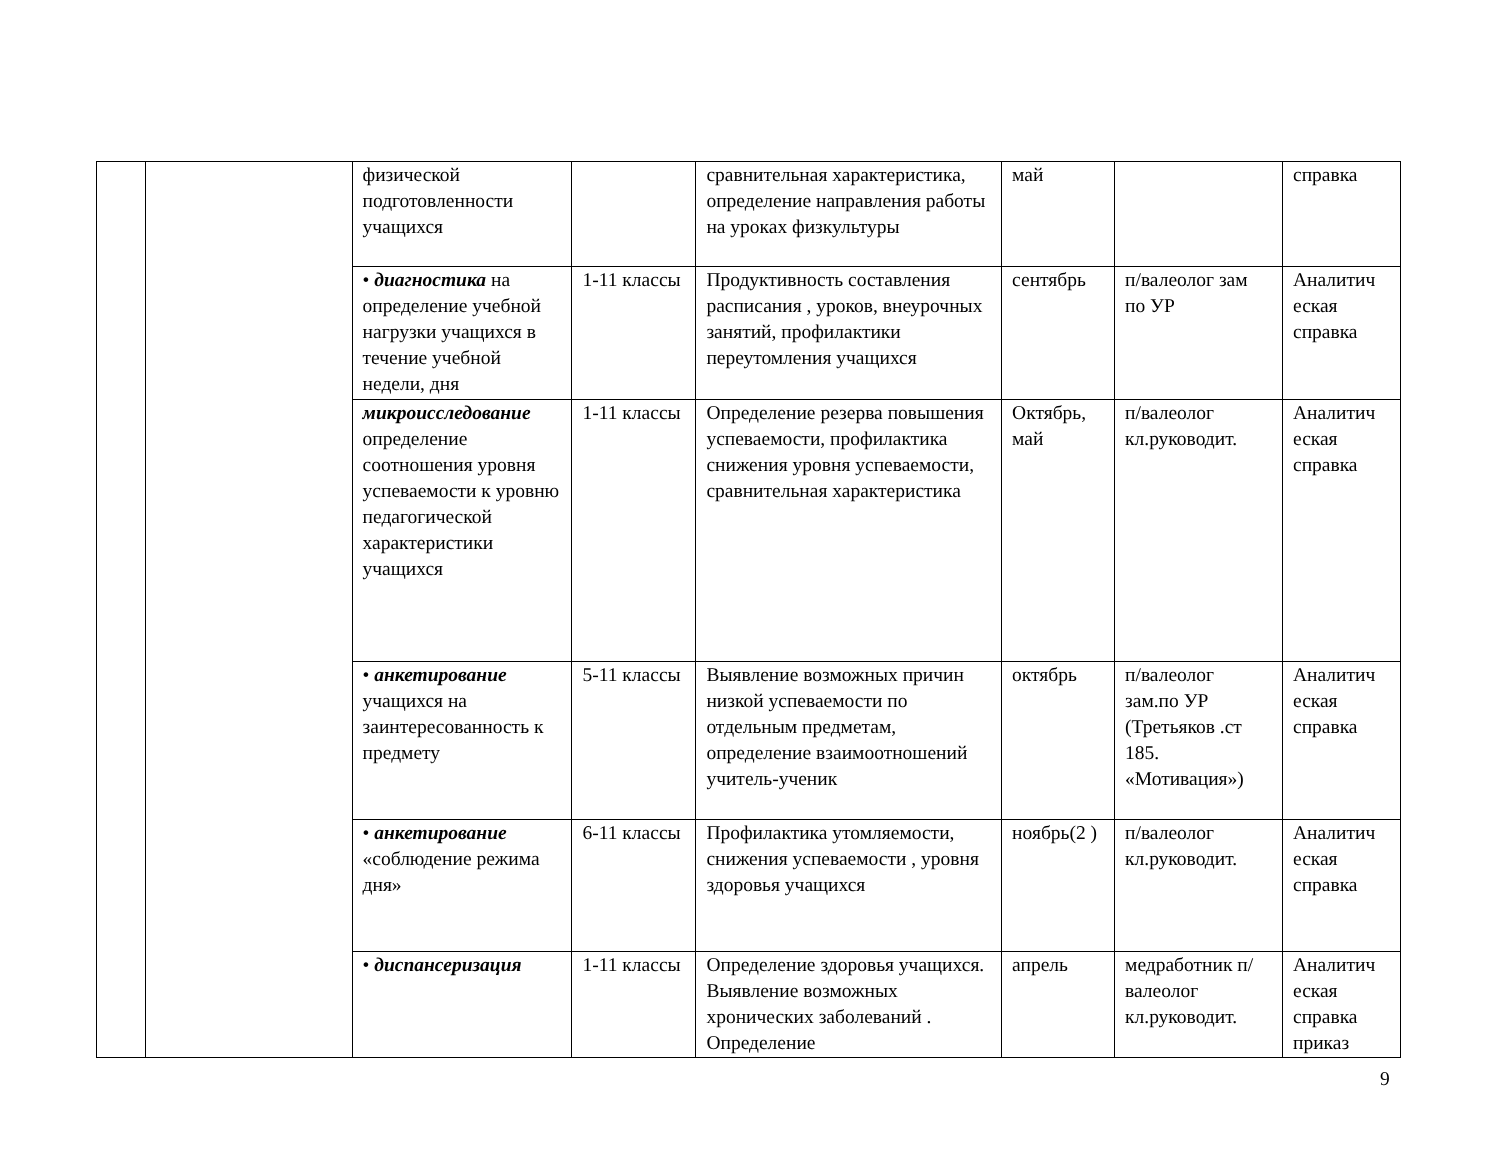| | | физической подготовленности учащихся | | сравнительная характеристика, определение направления работы на уроках физкультуры | май | | справка |
| | | • диагностика на определение учебной нагрузки учащихся в течение учебной недели, дня | 1-11 классы | Продуктивность составления расписания , уроков, внеурочных занятий, профилактики переутомления учащихся | сентябрь | п/валеолог зам по УР | Аналитич еская справка |
| | | микроисследование определение соотношения уровня успеваемости к уровню педагогической характеристики учащихся | 1-11 классы | Определение резерва повышения успеваемости, профилактика снижения уровня успеваемости, сравнительная характеристика | Октябрь, май | п/валеолог кл.руководит. | Аналитич еская справка |
| | | • анкетирование учащихся на заинтересованность к предмету | 5-11 классы | Выявление возможных причин низкой успеваемости по отдельным предметам, определение взаимоотношений учитель-ученик | октябрь | п/валеолог зам.по УР (Третьяков .ст 185. «Мотивация») | Аналитич еская справка |
| | | • анкетирование «соблюдение режима дня» | 6-11 классы | Профилактика утомляемости, снижения успеваемости , уровня здоровья учащихся | ноябрь(2 ) | п/валеолог кл.руководит. | Аналитич еская справка |
| | | • диспансеризация | 1-11 классы | Определение здоровья учащихся. Выявление возможных хронических заболеваний . Определение | апрель | медработник п/валеолог кл.руководит. | Аналитич еская справка приказ |
9